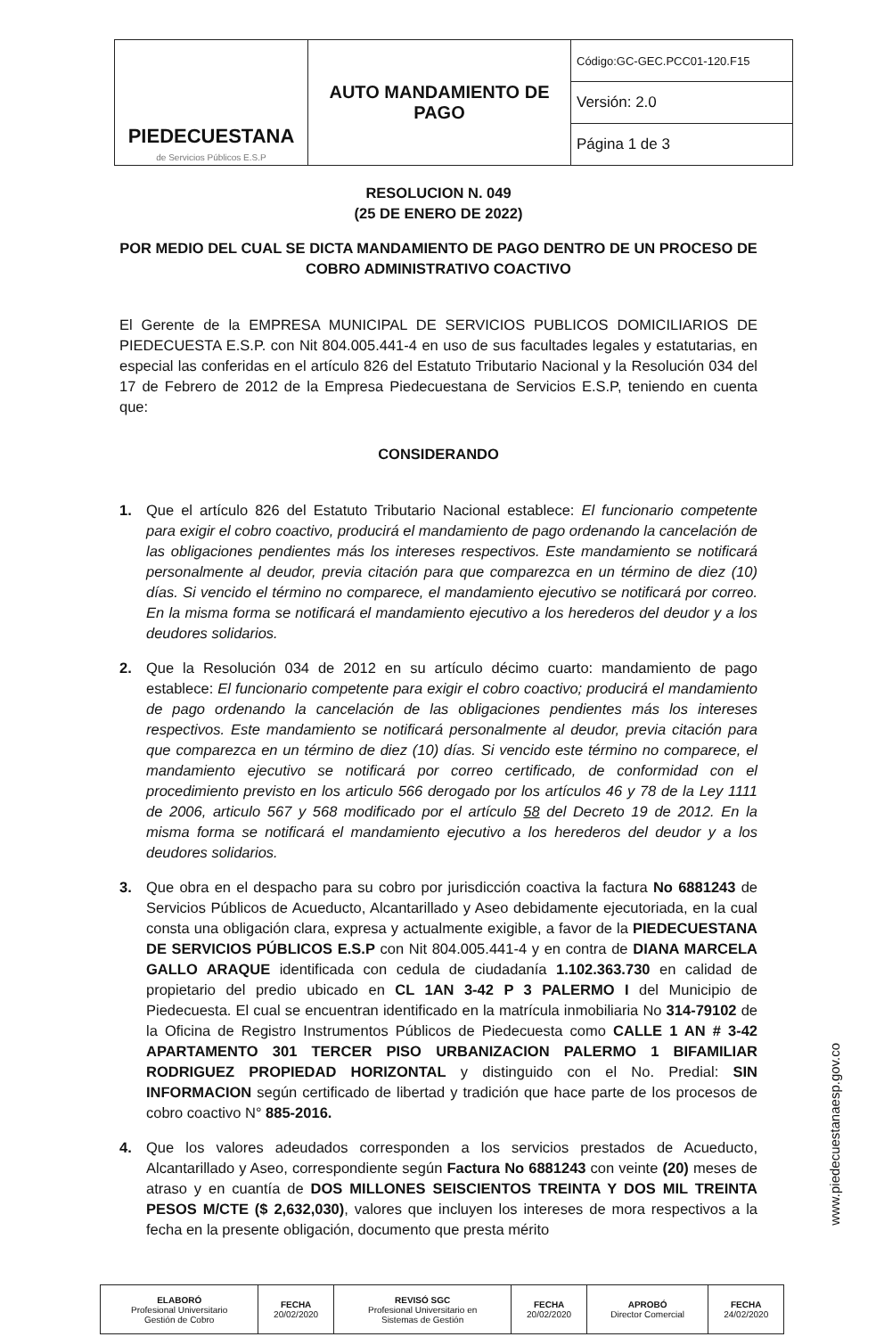| PIEDECUESTANA de Servicios Públicos E.S.P | AUTO MANDAMIENTO DE PAGO | Código:GC-GEC.PCC01-120.F15 |
| | | Versión: 2.0 |
| | | Página 1 de 3 |
RESOLUCION N. 049
(25 DE ENERO DE 2022)
POR MEDIO DEL CUAL SE DICTA MANDAMIENTO DE PAGO DENTRO DE UN PROCESO DE COBRO ADMINISTRATIVO COACTIVO
El Gerente de la EMPRESA MUNICIPAL DE SERVICIOS PUBLICOS DOMICILIARIOS DE PIEDECUESTA E.S.P. con Nit 804.005.441-4 en uso de sus facultades legales y estatutarias, en especial las conferidas en el artículo 826 del Estatuto Tributario Nacional y la Resolución 034 del 17 de Febrero de 2012 de la Empresa Piedecuestana de Servicios E.S.P, teniendo en cuenta que:
CONSIDERANDO
1. Que el artículo 826 del Estatuto Tributario Nacional establece: El funcionario competente para exigir el cobro coactivo, producirá el mandamiento de pago ordenando la cancelación de las obligaciones pendientes más los intereses respectivos. Este mandamiento se notificará personalmente al deudor, previa citación para que comparezca en un término de diez (10) días. Si vencido el término no comparece, el mandamiento ejecutivo se notificará por correo. En la misma forma se notificará el mandamiento ejecutivo a los herederos del deudor y a los deudores solidarios.
2. Que la Resolución 034 de 2012 en su artículo décimo cuarto: mandamiento de pago establece: El funcionario competente para exigir el cobro coactivo; producirá el mandamiento de pago ordenando la cancelación de las obligaciones pendientes más los intereses respectivos. Este mandamiento se notificará personalmente al deudor, previa citación para que comparezca en un término de diez (10) días. Si vencido este término no comparece, el mandamiento ejecutivo se notificará por correo certificado, de conformidad con el procedimiento previsto en los articulo 566 derogado por los artículos 46 y 78 de la Ley 1111 de 2006, articulo 567 y 568 modificado por el artículo 58 del Decreto 19 de 2012. En la misma forma se notificará el mandamiento ejecutivo a los herederos del deudor y a los deudores solidarios.
3. Que obra en el despacho para su cobro por jurisdicción coactiva la factura No 6881243 de Servicios Públicos de Acueducto, Alcantarillado y Aseo debidamente ejecutoriada, en la cual consta una obligación clara, expresa y actualmente exigible, a favor de la PIEDECUESTANA DE SERVICIOS PÚBLICOS E.S.P con Nit 804.005.441-4 y en contra de DIANA MARCELA GALLO ARAQUE identificada con cedula de ciudadanía 1.102.363.730 en calidad de propietario del predio ubicado en CL 1AN 3-42 P 3 PALERMO I del Municipio de Piedecuesta. El cual se encuentran identificado en la matrícula inmobiliaria No 314-79102 de la Oficina de Registro Instrumentos Públicos de Piedecuesta como CALLE 1 AN # 3-42 APARTAMENTO 301 TERCER PISO URBANIZACION PALERMO 1 BIFAMILIAR RODRIGUEZ PROPIEDAD HORIZONTAL y distinguido con el No. Predial: SIN INFORMACION según certificado de libertad y tradición que hace parte de los procesos de cobro coactivo N° 885-2016.
4. Que los valores adeudados corresponden a los servicios prestados de Acueducto, Alcantarillado y Aseo, correspondiente según Factura No 6881243 con veinte (20) meses de atraso y en cuantía de DOS MILLONES SEISCIENTOS TREINTA Y DOS MIL TREINTA PESOS M/CTE ($ 2,632,030), valores que incluyen los intereses de mora respectivos a la fecha en la presente obligación, documento que presta mérito
www.piedecuestanaesp.gov.co
| ELABORÓ Profesional Universitario Gestión de Cobro | FECHA 20/02/2020 | REVISÓ SGC Profesional Universitario en Sistemas de Gestión | FECHA 20/02/2020 | APROBÓ Director Comercial | FECHA 24/02/2020 |